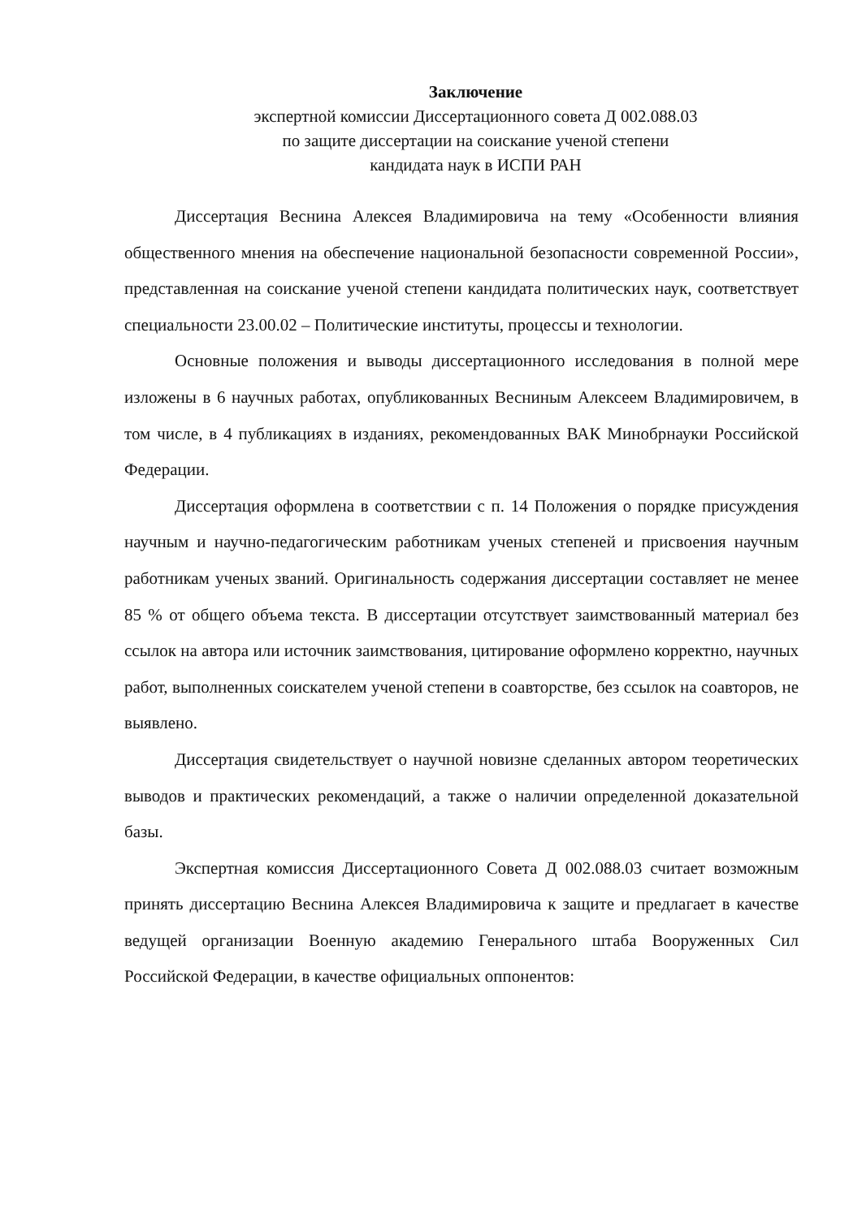Заключение
экспертной комиссии Диссертационного совета Д 002.088.03
по защите диссертации на соискание ученой степени
кандидата наук в ИСПИ РАН
Диссертация Веснина Алексея Владимировича на тему «Особенности влияния общественного мнения на обеспечение национальной безопасности современной России», представленная на соискание ученой степени кандидата политических наук, соответствует специальности 23.00.02 – Политические институты, процессы и технологии.
Основные положения и выводы диссертационного исследования в полной мере изложены в 6 научных работах, опубликованных Весниным Алексеем Владимировичем, в том числе, в 4 публикациях в изданиях, рекомендованных ВАК Минобрнауки Российской Федерации.
Диссертация оформлена в соответствии с п. 14 Положения о порядке присуждения научным и научно-педагогическим работникам ученых степеней и присвоения научным работникам ученых званий. Оригинальность содержания диссертации составляет не менее 85 % от общего объема текста. В диссертации отсутствует заимствованный материал без ссылок на автора или источник заимствования, цитирование оформлено корректно, научных работ, выполненных соискателем ученой степени в соавторстве, без ссылок на соавторов, не выявлено.
Диссертация свидетельствует о научной новизне сделанных автором теоретических выводов и практических рекомендаций, а также о наличии определенной доказательной базы.
Экспертная комиссия Диссертационного Совета Д 002.088.03 считает возможным принять диссертацию Веснина Алексея Владимировича к защите и предлагает в качестве ведущей организации Военную академию Генерального штаба Вооруженных Сил Российской Федерации, в качестве официальных оппонентов: